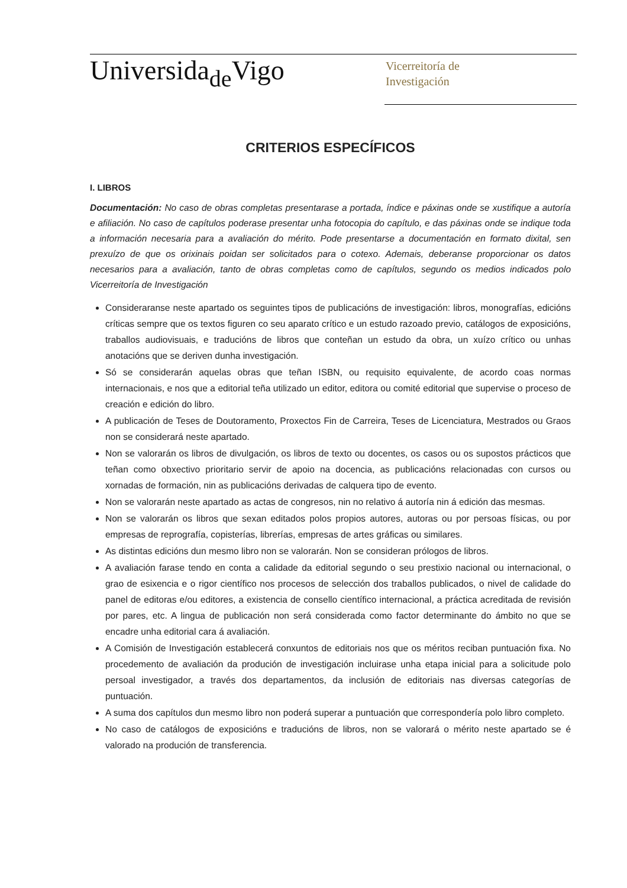Universida<sub>de</sub>Vigo
Vicerreitoría de
Investigación
CRITERIOS ESPECÍFICOS
I. LIBROS
Documentación: No caso de obras completas presentarase a portada, índice e páxinas onde se xustifique a autoría e afiliación. No caso de capítulos poderase presentar unha fotocopia do capítulo, e das páxinas onde se indique toda a información necesaria para a avaliación do mérito. Pode presentarse a documentación en formato dixital, sen prexuízo de que os orixinais poidan ser solicitados para o cotexo. Ademais, deberanse proporcionar os datos necesarios para a avaliación, tanto de obras completas como de capítulos, segundo os medios indicados polo Vicerreitoría de Investigación
Consideraranse neste apartado os seguintes tipos de publicacións de investigación: libros, monografías, edicións críticas sempre que os textos figuren co seu aparato crítico e un estudo razoado previo, catálogos de exposicións, traballos audiovisuais, e traducións de libros que conteñan un estudo da obra, un xuízo crítico ou unhas anotacións que se deriven dunha investigación.
Só se considerarán aquelas obras que teñan ISBN, ou requisito equivalente, de acordo coas normas internacionais, e nos que a editorial teña utilizado un editor, editora ou comité editorial que supervise o proceso de creación e edición do libro.
A publicación de Teses de Doutoramento, Proxectos Fin de Carreira, Teses de Licenciatura, Mestrados ou Graos non se considerará neste apartado.
Non se valorarán os libros de divulgación, os libros de texto ou docentes, os casos ou os supostos prácticos que teñan como obxectivo prioritario servir de apoio na docencia, as publicacións relacionadas con cursos ou xornadas de formación, nin as publicacións derivadas de calquera tipo de evento.
Non se valorarán neste apartado as actas de congresos, nin no relativo á autoría nin á edición das mesmas.
Non se valorarán os libros que sexan editados polos propios autores, autoras ou por persoas físicas, ou por empresas de reprografía, copisterías, librerías, empresas de artes gráficas ou similares.
As distintas edicións dun mesmo libro non se valorarán. Non se consideran prólogos de libros.
A avaliación farase tendo en conta a calidade da editorial segundo o seu prestixio nacional ou internacional, o grao de esixencia e o rigor científico nos procesos de selección dos traballos publicados, o nivel de calidade do panel de editoras e/ou editores, a existencia de consello científico internacional, a práctica acreditada de revisión por pares, etc. A lingua de publicación non será considerada como factor determinante do ámbito no que se encadre unha editorial cara á avaliación.
A Comisión de Investigación establecerá conxuntos de editoriais nos que os méritos reciban puntuación fixa. No procedemento de avaliación da produción de investigación incluirase unha etapa inicial para a solicitude polo persoal investigador, a través dos departamentos, da inclusión de editoriais nas diversas categorías de puntuación.
A suma dos capítulos dun mesmo libro non poderá superar a puntuación que correspondería polo libro completo.
No caso de catálogos de exposicións e traducións de libros, non se valorará o mérito neste apartado se é valorado na produción de transferencia.